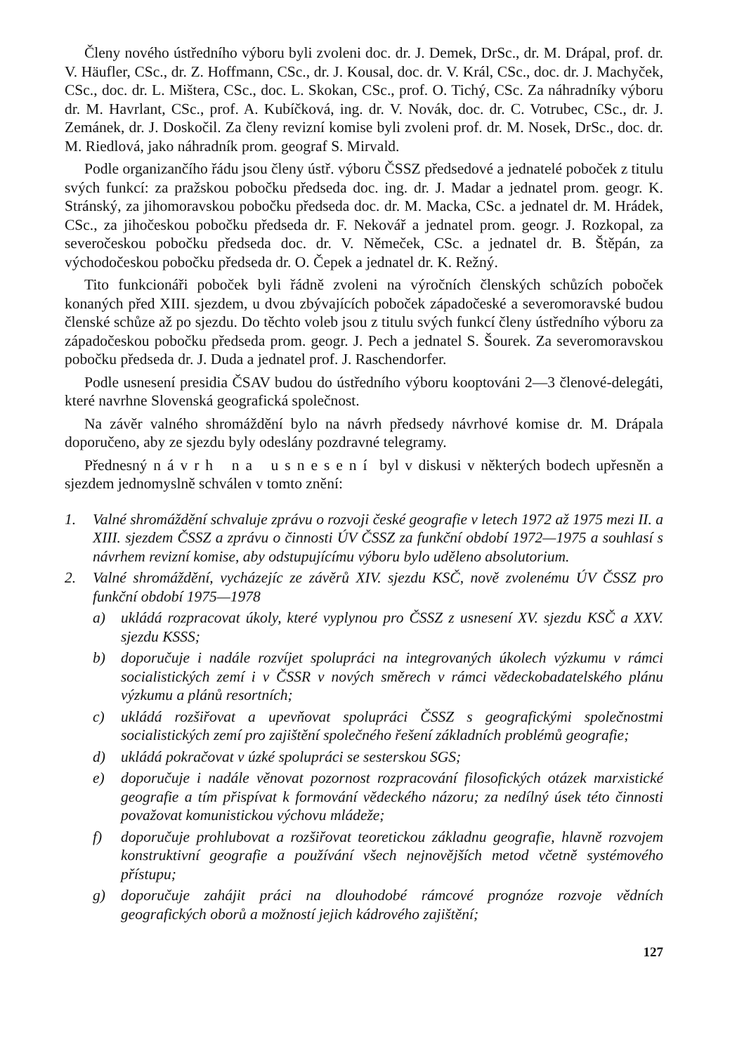Členy nového ústředního výboru byli zvoleni doc. dr. J. Demek, DrSc., dr. M. Drápal, prof. dr. V. Häufler, CSc., dr. Z. Hoffmann, CSc., dr. J. Kousal, doc. dr. V. Král, CSc., doc. dr. J. Machyček, CSc., doc. dr. L. Mištera, CSc., doc. L. Skokan, CSc., prof. O. Tichý, CSc. Za náhradníky výboru dr. M. Havrlant, CSc., prof. A. Kubíčková, ing. dr. V. Novák, doc. dr. C. Votrubec, CSc., dr. J. Zemánek, dr. J. Doskočil. Za členy revizní komise byli zvoleni prof. dr. M. Nosek, DrSc., doc. dr. M. Riedlová, jako náhradník prom. geograf S. Mirvald.
Podle organizančího řádu jsou členy ústř. výboru ČSSZ předsedové a jednatelé poboček z titulu svých funkcí: za pražskou pobočku předseda doc. ing. dr. J. Madar a jednatel prom. geogr. K. Stránský, za jihomoravskou pobočku předseda doc. dr. M. Macka, CSc. a jednatel dr. M. Hrádek, CSc., za jihočeskou pobočku předseda dr. F. Nekovář a jednatel prom. geogr. J. Rozkopal, za severočeskou pobočku předseda doc. dr. V. Němeček, CSc. a jednatel dr. B. Štěpán, za východočeskou pobočku předseda dr. O. Čepek a jednatel dr. K. Režný.
Tito funkcionáři poboček byli řádně zvoleni na výročních členských schůzích poboček konaných před XIII. sjezdem, u dvou zbývajících poboček západočeské a severomoravské budou členské schůze až po sjezdu. Do těchto voleb jsou z titulu svých funkcí členy ústředního výboru za západočeskou pobočku předseda prom. geogr. J. Pech a jednatel S. Šourek. Za severomoravskou pobočku předseda dr. J. Duda a jednatel prof. J. Raschendorfer.
Podle usnesení presidia ČSAV budou do ústředního výboru kooptováni 2—3 členové-delegáti, které navrhne Slovenská geografická společnost.
Na závěr valného shromáždění bylo na návrh předsedy návrhové komise dr. M. Drápala doporučeno, aby ze sjezdu byly odeslány pozdravné telegramy.
Přednesný návrh na usnesení byl v diskusi v některých bodech upřesněn a sjezdem jednomyslně schválen v tomto znění:
1. Valné shromáždění schvaluje zprávu o rozvoji české geografie v letech 1972 až 1975 mezi II. a XIII. sjezdem ČSSZ a zprávu o činnosti ÚV ČSSZ za funkční období 1972—1975 a souhlasí s návrhem revizní komise, aby odstupujícímu výboru bylo uděleno absolutorium.
2. Valné shromáždění, vycházejíc ze závěrů XIV. sjezdu KSČ, nově zvolenému ÚV ČSSZ pro funkční období 1975—1978
a) ukládá rozpracovat úkoly, které vyplynou pro ČSSZ z usnesení XV. sjezdu KSČ a XXV. sjezdu KSSS;
b) doporučuje i nadále rozvíjet spolupráci na integrovaných úkolech výzkumu v rámci socialistických zemí i v ČSSR v nových směrech v rámci vědeckobadatelského plánu výzkumu a plánů resortních;
c) ukládá rozšiřovat a upevňovat spolupráci ČSSZ s geografickými společnostmi socialistických zemí pro zajištění společného řešení základních problémů geografie;
d) ukládá pokračovat v úzké spolupráci se sesterskou SGS;
e) doporučuje i nadále věnovat pozornost rozpracování filosofických otázek marxistické geografie a tím přispívat k formování vědeckého názoru; za nedílný úsek této činnosti považovat komunistickou výchovu mládeže;
f) doporučuje prohlubovat a rozšiřovat teoretickou základnu geografie, hlavně rozvojem konstruktivní geografie a používání všech nejnovějších metod včetně systémového přístupu;
g) doporučuje zahájit práci na dlouhodobé rámcové prognóze rozvoje vědních geografických oborů a možností jejich kádrového zajištění;
127